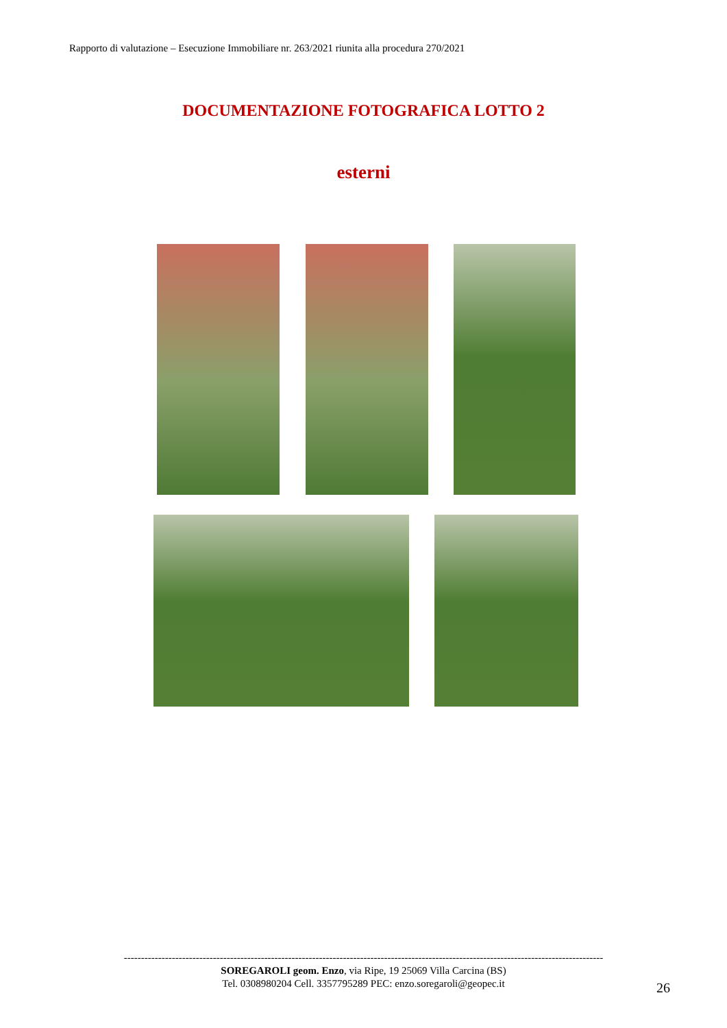Rapporto di valutazione – Esecuzione Immobiliare nr. 263/2021 riunita alla procedura 270/2021
DOCUMENTAZIONE FOTOGRAFICA LOTTO 2
esterni
--------------------------------------------------------------------------------------------------------------------------------------------
SOREGAROLI geom. Enzo, via Ripe, 19 25069 Villa Carcina (BS)
Tel. 0308980204 Cell. 3357795289 PEC: enzo.soregaroli@geopec.it
26